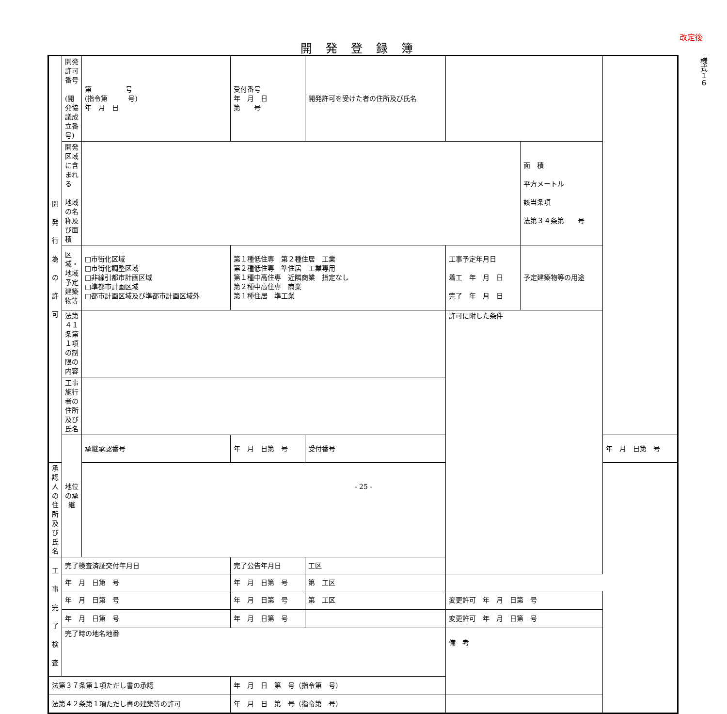改定後
開発登録簿
様式１６
| 開 発 行 為 の 許 可 | 開発許可番号 (開発協議成立番号) | 第 号 (指令第 号) 年 月 日 | 受付番号 年 月 日 第 号 | | 開発許可を受けた者の住所及び氏名 | | | |
| | 開発区域に含まれる 地域の名称及び面積 | | | | | | 面 積 平方メートル 該当条項 法第３４条第 号 | |
| | 区域・地域 予定建築物等 | □市街化区域 □市街化調整区域 □非線引都市計画区域 □準都市計画区域 □都市計画区域及び準都市計画区域外 | 第１種低住専 第２種住居 工業 第２種低住専 準住居 工業専用 第１種中高住専 近隣商業 指定なし 第２種中高住専 商業 第１種住居 準工業 | | | 工事予定年月日 着工 年 月 日 完了 年 月 日 | 予定建築物等の用途 | |
| | 法第４１条第１項の制限の内容 | | | | | 許可に附した条件 | | |
| | 工事施行者の住所及び氏名 | | | | | | | |
| | 地位の承継 | 承継承認番号 | 年 月 日第 号 | 受付番号 | | | | 年 月 日第 号 |
| 承認人の住所及び氏名 | | | | | | | | |
| 工 事 完 了 検 査 | 完了検査済証交付年月日 | | 完了公告年月日 | | 工区 | | | |
| | 年 月 日第 号 | | 年 月 日第 号 | | 第 工区 | | | |
| | 年 月 日第 号 | | 年 月 日第 号 | | 第 工区 | 変更許可 年 月 日第 号 | | |
| | 年 月 日第 号 | | 年 月 日第 号 | | | 変更許可 年 月 日第 号 | | |
| | 完了時の地名地番 | | | | | 備 考 | | |
| 法第３７条第１項ただし書の承認 | | | 年 月 日 第 号（指令第 号） | | | | | |
| 法第４２条第１項ただし書の建築等の許可 | | | 年 月 日 第 号（指令第 号） | | | | | |
- 25 -